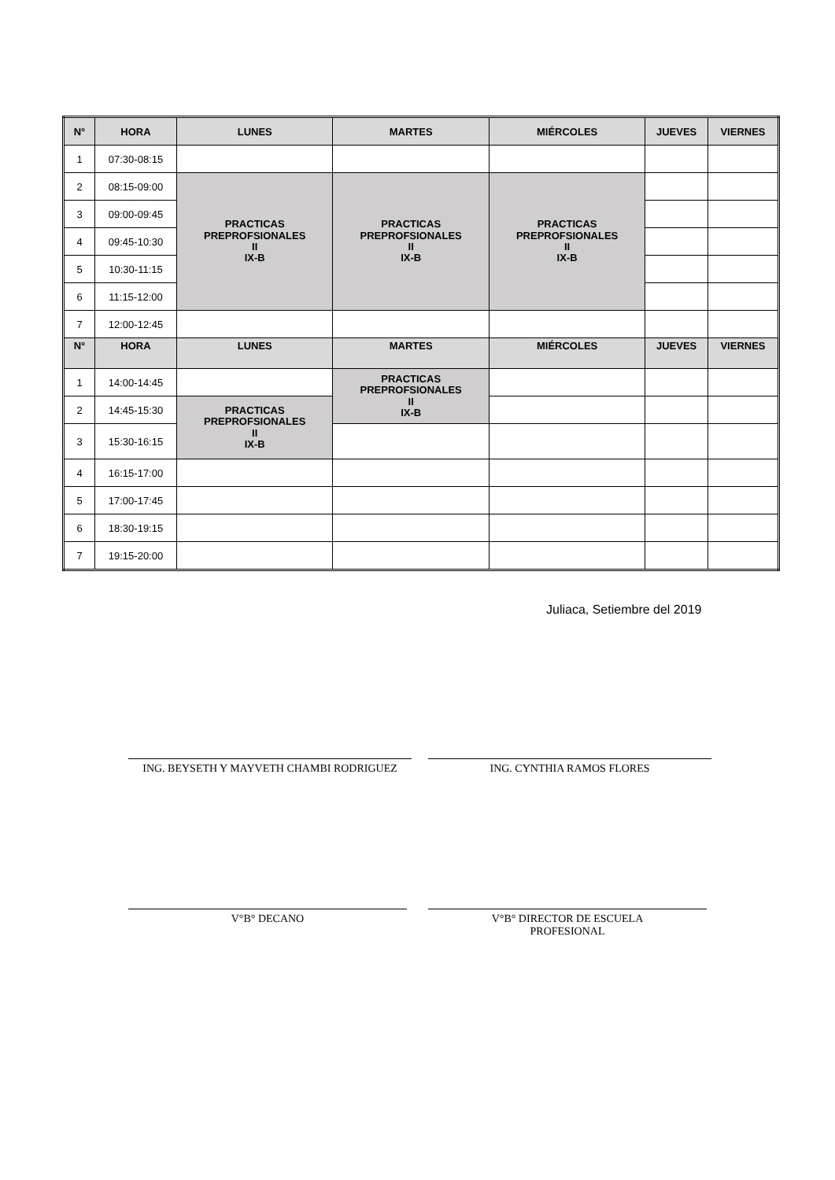| N° | HORA | LUNES | MARTES | MIÉRCOLES | JUEVES | VIERNES |
| --- | --- | --- | --- | --- | --- | --- |
| 1 | 07:30-08:15 | | | | | |
| 2 | 08:15-09:00 | PRACTICAS PREPROFSIONALES II IX-B | PRACTICAS PREPROFSIONALES II IX-B | PRACTICAS PREPROFSIONALES II IX-B | | |
| 3 | 09:00-09:45 | | | | | |
| 4 | 09:45-10:30 | | | | | |
| 5 | 10:30-11:15 | | | | | |
| 6 | 11:15-12:00 | | | | | |
| 7 | 12:00-12:45 | | | | | |
| N° | HORA | LUNES | MARTES | MIÉRCOLES | JUEVES | VIERNES |
| 1 | 14:00-14:45 | | PRACTICAS PREPROFSIONALES II IX-B | | | |
| 2 | 14:45-15:30 | PRACTICAS PREPROFSIONALES II IX-B | | | | |
| 3 | 15:30-16:15 | | | | | |
| 4 | 16:15-17:00 | | | | | |
| 5 | 17:00-17:45 | | | | | |
| 6 | 18:30-19:15 | | | | | |
| 7 | 19:15-20:00 | | | | | |
Juliaca, Setiembre del 2019
ING. BEYSETH Y MAYVETH CHAMBI RODRIGUEZ ING. CYNTHIA RAMOS FLORES
V°B° DECANO
V°B° DIRECTOR DE ESCUELA
PROFESIONAL